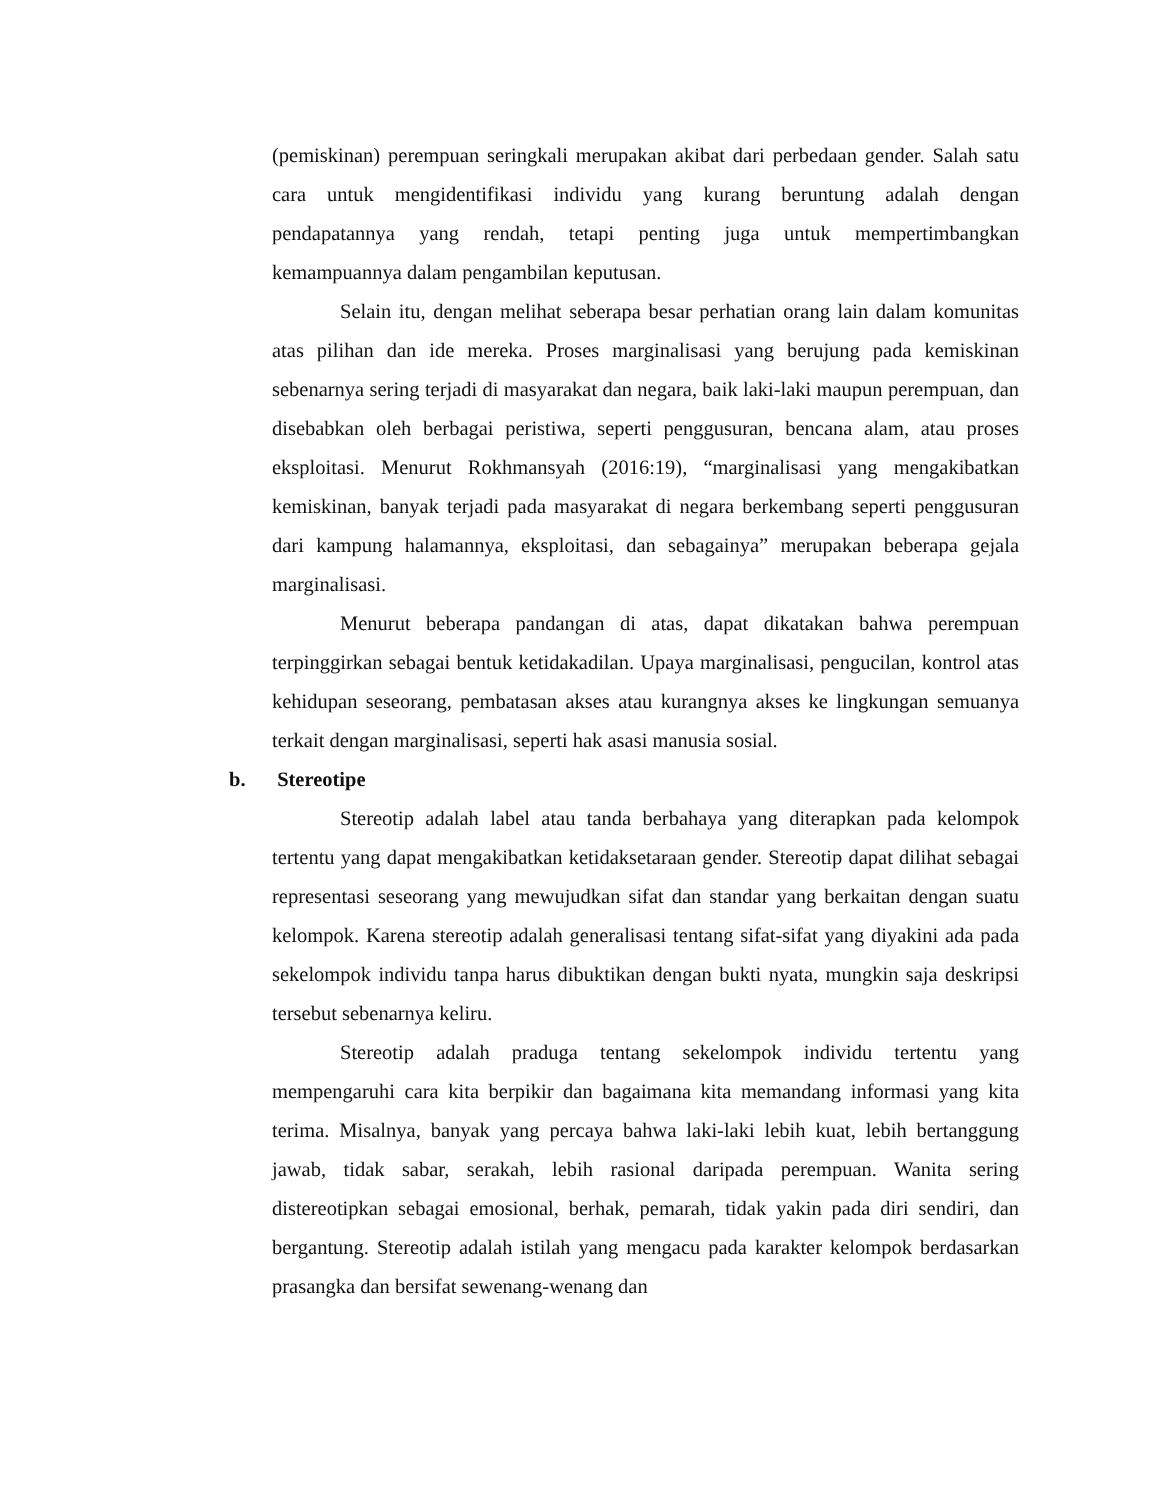(pemiskinan) perempuan seringkali merupakan akibat dari perbedaan gender. Salah satu cara untuk mengidentifikasi individu yang kurang beruntung adalah dengan pendapatannya yang rendah, tetapi penting juga untuk mempertimbangkan kemampuannya dalam pengambilan keputusan.
Selain itu, dengan melihat seberapa besar perhatian orang lain dalam komunitas atas pilihan dan ide mereka. Proses marginalisasi yang berujung pada kemiskinan sebenarnya sering terjadi di masyarakat dan negara, baik laki-laki maupun perempuan, dan disebabkan oleh berbagai peristiwa, seperti penggusuran, bencana alam, atau proses eksploitasi. Menurut Rokhmansyah (2016:19), “marginalisasi yang mengakibatkan kemiskinan, banyak terjadi pada masyarakat di negara berkembang seperti penggusuran dari kampung halamannya, eksploitasi, dan sebagainya” merupakan beberapa gejala marginalisasi.
Menurut beberapa pandangan di atas, dapat dikatakan bahwa perempuan terpinggirkan sebagai bentuk ketidakadilan. Upaya marginalisasi, pengucilan, kontrol atas kehidupan seseorang, pembatasan akses atau kurangnya akses ke lingkungan semuanya terkait dengan marginalisasi, seperti hak asasi manusia sosial.
b. Stereotipe
Stereotip adalah label atau tanda berbahaya yang diterapkan pada kelompok tertentu yang dapat mengakibatkan ketidaksetaraan gender. Stereotip dapat dilihat sebagai representasi seseorang yang mewujudkan sifat dan standar yang berkaitan dengan suatu kelompok. Karena stereotip adalah generalisasi tentang sifat-sifat yang diyakini ada pada sekelompok individu tanpa harus dibuktikan dengan bukti nyata, mungkin saja deskripsi tersebut sebenarnya keliru.
Stereotip adalah praduga tentang sekelompok individu tertentu yang mempengaruhi cara kita berpikir dan bagaimana kita memandang informasi yang kita terima. Misalnya, banyak yang percaya bahwa laki-laki lebih kuat, lebih bertanggung jawab, tidak sabar, serakah, lebih rasional daripada perempuan. Wanita sering distereotipkan sebagai emosional, berhak, pemarah, tidak yakin pada diri sendiri, dan bergantung. Stereotip adalah istilah yang mengacu pada karakter kelompok berdasarkan prasangka dan bersifat sewenang-wenang dan